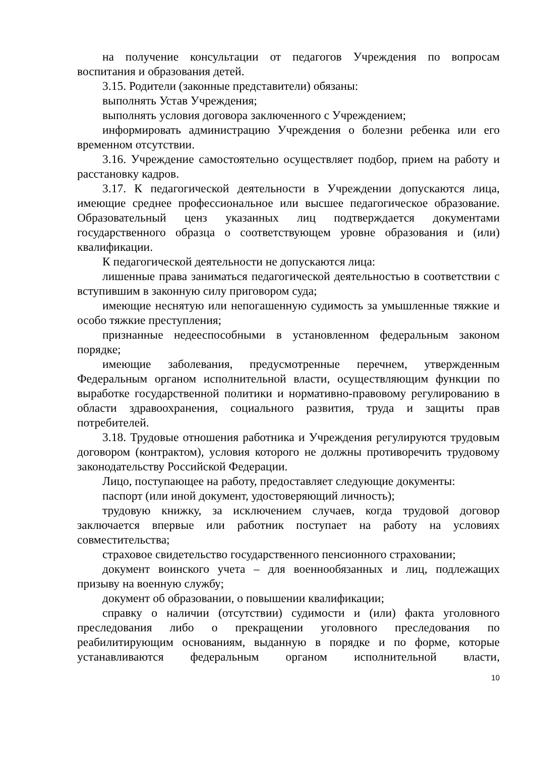на получение консультации от педагогов Учреждения по вопросам воспитания и образования детей.
3.15. Родители (законные представители) обязаны:
выполнять Устав Учреждения;
выполнять условия договора заключенного с Учреждением;
информировать администрацию Учреждения о болезни ребенка или его временном отсутствии.
3.16. Учреждение самостоятельно осуществляет подбор, прием на работу и расстановку кадров.
3.17. К педагогической деятельности в Учреждении допускаются лица, имеющие среднее профессиональное или высшее педагогическое образование. Образовательный ценз указанных лиц подтверждается документами государственного образца о соответствующем уровне образования и (или) квалификации.
К педагогической деятельности не допускаются лица:
лишенные права заниматься педагогической деятельностью в соответствии с вступившим в законную силу приговором суда;
имеющие неснятую или непогашенную судимость за умышленные тяжкие и особо тяжкие преступления;
признанные недееспособными в установленном федеральным законом порядке;
имеющие заболевания, предусмотренные перечнем, утвержденным Федеральным органом исполнительной власти, осуществляющим функции по выработке государственной политики и нормативно-правовому регулированию в области здравоохранения, социального развития, труда и защиты прав потребителей.
3.18. Трудовые отношения работника и Учреждения регулируются трудовым договором (контрактом), условия которого не должны противоречить трудовому законодательству Российской Федерации.
Лицо, поступающее на работу, предоставляет следующие документы:
паспорт (или иной документ, удостоверяющий личность);
трудовую книжку, за исключением случаев, когда трудовой договор заключается впервые или работник поступает на работу на условиях совместительства;
страховое свидетельство государственного пенсионного страховании;
документ воинского учета – для военнообязанных и лиц, подлежащих призыву на военную службу;
документ об образовании, о повышении квалификации;
справку о наличии (отсутствии) судимости и (или) факта уголовного преследования либо о прекращении уголовного преследования по реабилитирующим основаниям, выданную в порядке и по форме, которые устанавливаются федеральным органом исполнительной власти,
10